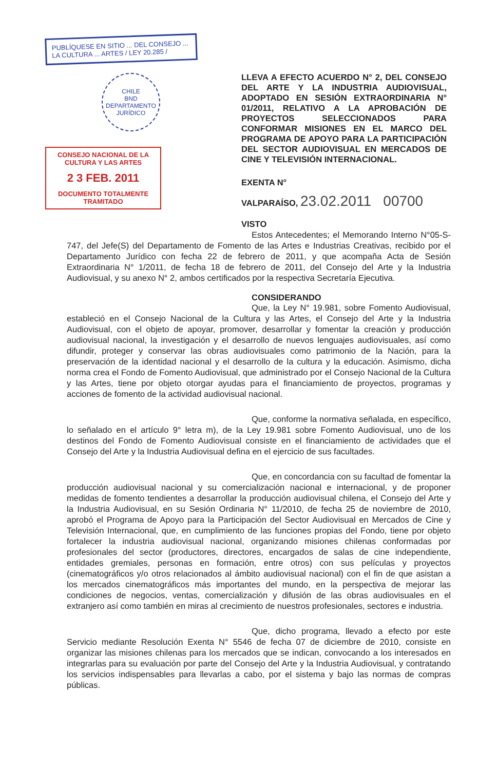PUBLÍQUESE EN SITIO ... DEL CONSEJO ... LA CULTURA ... ARTES / LEY 20.285 /
CHILE
BND
DEPARTAMENTO JURÍDICO
CONSEJO NACIONAL DE LA CULTURA Y LAS ARTES
2 3 FEB. 2011
DOCUMENTO TOTALMENTE TRAMITADO
LLEVA A EFECTO ACUERDO N° 2, DEL CONSEJO DEL ARTE Y LA INDUSTRIA AUDIOVISUAL, ADOPTADO EN SESIÓN EXTRAORDINARIA N° 01/2011, RELATIVO A LA APROBACIÓN DE PROYECTOS SELECCIONADOS PARA CONFORMAR MISIONES EN EL MARCO DEL PROGRAMA DE APOYO PARA LA PARTICIPACIÓN DEL SECTOR AUDIOVISUAL EN MERCADOS DE CINE Y TELEVISIÓN INTERNACIONAL.
EXENTA N°
VALPARAÍSO, 23.02.2011 00700
VISTO
Estos Antecedentes; el Memorando Interno N°05-S-747, del Jefe(S) del Departamento de Fomento de las Artes e Industrias Creativas, recibido por el Departamento Jurídico con fecha 22 de febrero de 2011, y que acompaña Acta de Sesión Extraordinaria N° 1/2011, de fecha 18 de febrero de 2011, del Consejo del Arte y la Industria Audiovisual, y su anexo N° 2, ambos certificados por la respectiva Secretaría Ejecutiva.
CONSIDERANDO
Que, la Ley N° 19.981, sobre Fomento Audiovisual, estableció en el Consejo Nacional de la Cultura y las Artes, el Consejo del Arte y la Industria Audiovisual, con el objeto de apoyar, promover, desarrollar y fomentar la creación y producción audiovisual nacional, la investigación y el desarrollo de nuevos lenguajes audiovisuales, así como difundir, proteger y conservar las obras audiovisuales como patrimonio de la Nación, para la preservación de la identidad nacional y el desarrollo de la cultura y la educación. Asimismo, dicha norma crea el Fondo de Fomento Audiovisual, que administrado por el Consejo Nacional de la Cultura y las Artes, tiene por objeto otorgar ayudas para el financiamiento de proyectos, programas y acciones de fomento de la actividad audiovisual nacional.
Que, conforme la normativa señalada, en específico, lo señalado en el artículo 9° letra m), de la Ley 19.981 sobre Fomento Audiovisual, uno de los destinos del Fondo de Fomento Audiovisual consiste en el financiamiento de actividades que el Consejo del Arte y la Industria Audiovisual defina en el ejercicio de sus facultades.
Que, en concordancia con su facultad de fomentar la producción audiovisual nacional y su comercialización nacional e internacional, y de proponer medidas de fomento tendientes a desarrollar la producción audiovisual chilena, el Consejo del Arte y la Industria Audiovisual, en su Sesión Ordinaria N° 11/2010, de fecha 25 de noviembre de 2010, aprobó el Programa de Apoyo para la Participación del Sector Audiovisual en Mercados de Cine y Televisión Internacional, que, en cumplimiento de las funciones propias del Fondo, tiene por objeto fortalecer la industria audiovisual nacional, organizando misiones chilenas conformadas por profesionales del sector (productores, directores, encargados de salas de cine independiente, entidades gremiales, personas en formación, entre otros) con sus películas y proyectos (cinematográficos y/o otros relacionados al ámbito audiovisual nacional) con el fin de que asistan a los mercados cinematográficos más importantes del mundo, en la perspectiva de mejorar las condiciones de negocios, ventas, comercialización y difusión de las obras audiovisuales en el extranjero así como también en miras al crecimiento de nuestros profesionales, sectores e industria.
Que, dicho programa, llevado a efecto por este Servicio mediante Resolución Exenta N° 5546 de fecha 07 de diciembre de 2010, consiste en organizar las misiones chilenas para los mercados que se indican, convocando a los interesados en integrarlas para su evaluación por parte del Consejo del Arte y la Industria Audiovisual, y contratando los servicios indispensables para llevarlas a cabo, por el sistema y bajo las normas de compras públicas.